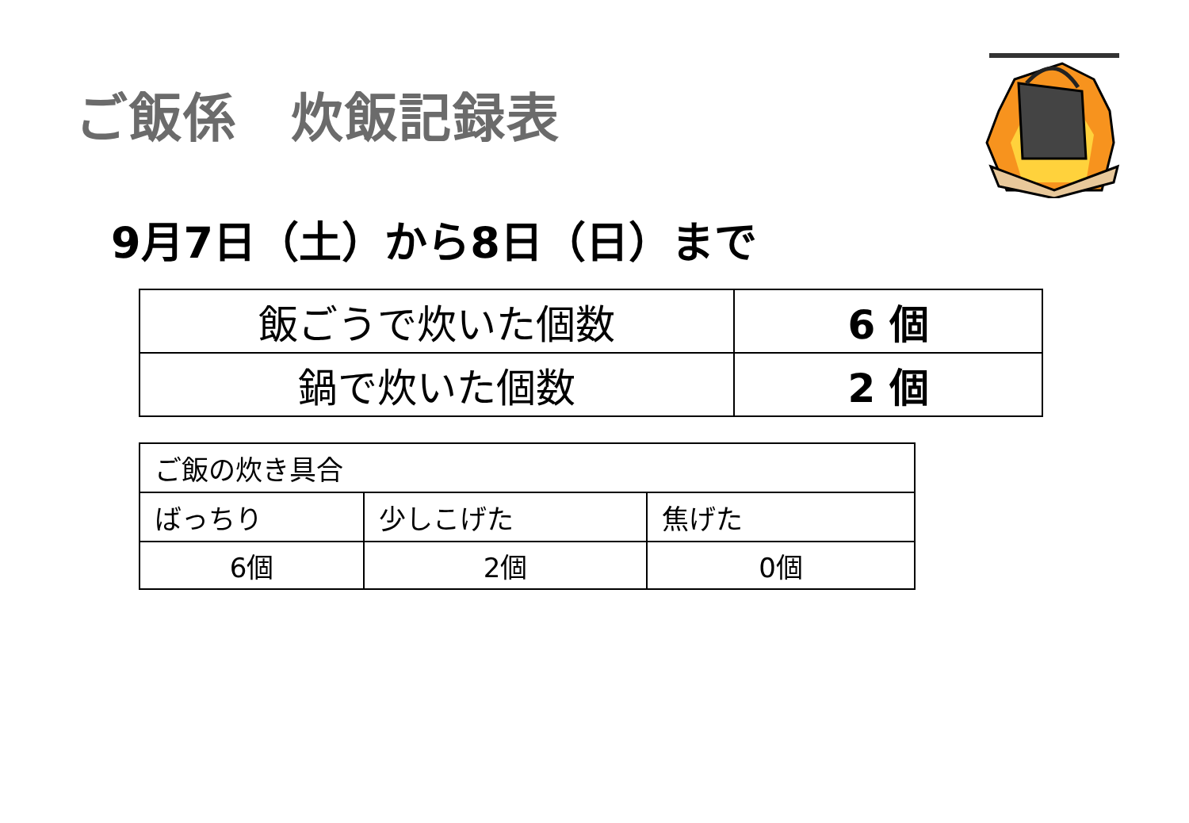ご飯係　炊飯記録表
9月7日（土）から8日（日）まで
| 飯ごうで炊いた個数 | 6 個 |
| 鍋で炊いた個数 | 2 個 |
| ご飯の炊き具合 | | |
| ばっちり | 少しこげた | 焦げた |
| 6個 | 2個 | 0個 |